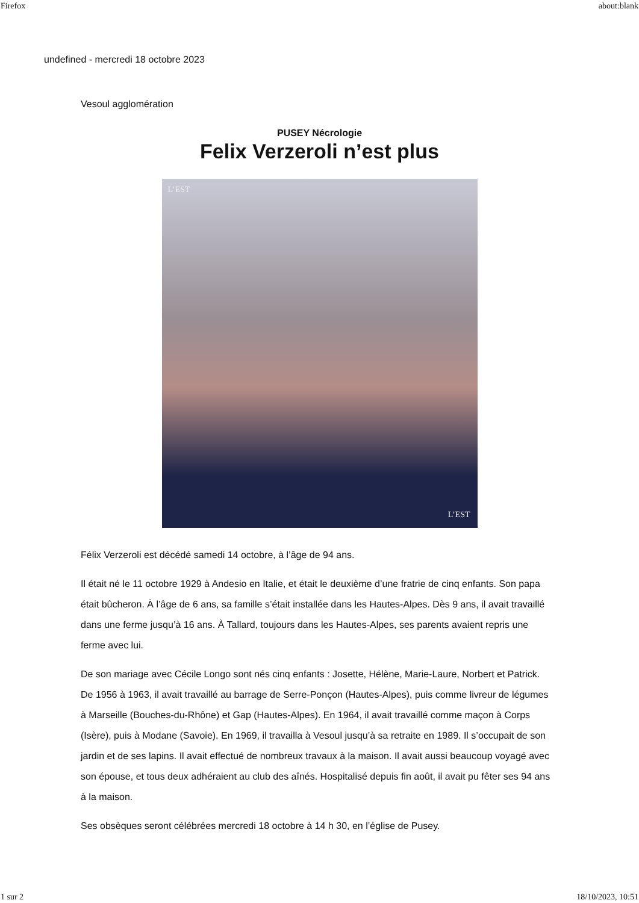Firefox about:blank
undefined - mercredi 18 octobre 2023
Vesoul agglomération
PUSEY Nécrologie
Felix Verzeroli n’est plus
L’EST
L’EST
Félix Verzeroli est décédé samedi 14 octobre, à l’âge de 94 ans.
Il était né le 11 octobre 1929 à Andesio en Italie, et était le deuxième d’une fratrie de cinq enfants. Son papa était bûcheron. À l’âge de 6 ans, sa famille s’était installée dans les Hautes-Alpes. Dès 9 ans, il avait travaillé dans une ferme jusqu’à 16 ans. À Tallard, toujours dans les Hautes-Alpes, ses parents avaient repris une ferme avec lui.
De son mariage avec Cécile Longo sont nés cinq enfants : Josette, Hélène, Marie-Laure, Norbert et Patrick. De 1956 à 1963, il avait travaillé au barrage de Serre-Ponçon (Hautes-Alpes), puis comme livreur de légumes à Marseille (Bouches-du-Rhône) et Gap (Hautes-Alpes). En 1964, il avait travaillé comme maçon à Corps (Isère), puis à Modane (Savoie). En 1969, il travailla à Vesoul jusqu’à sa retraite en 1989. Il s’occupait de son jardin et de ses lapins. Il avait effectué de nombreux travaux à la maison. Il avait aussi beaucoup voyagé avec son épouse, et tous deux adhéraient au club des aînés. Hospitalisé depuis fin août, il avait pu fêter ses 94 ans à la maison.
Ses obsèques seront célébrées mercredi 18 octobre à 14 h 30, en l’église de Pusey.
1 sur 2 18/10/2023, 10:51